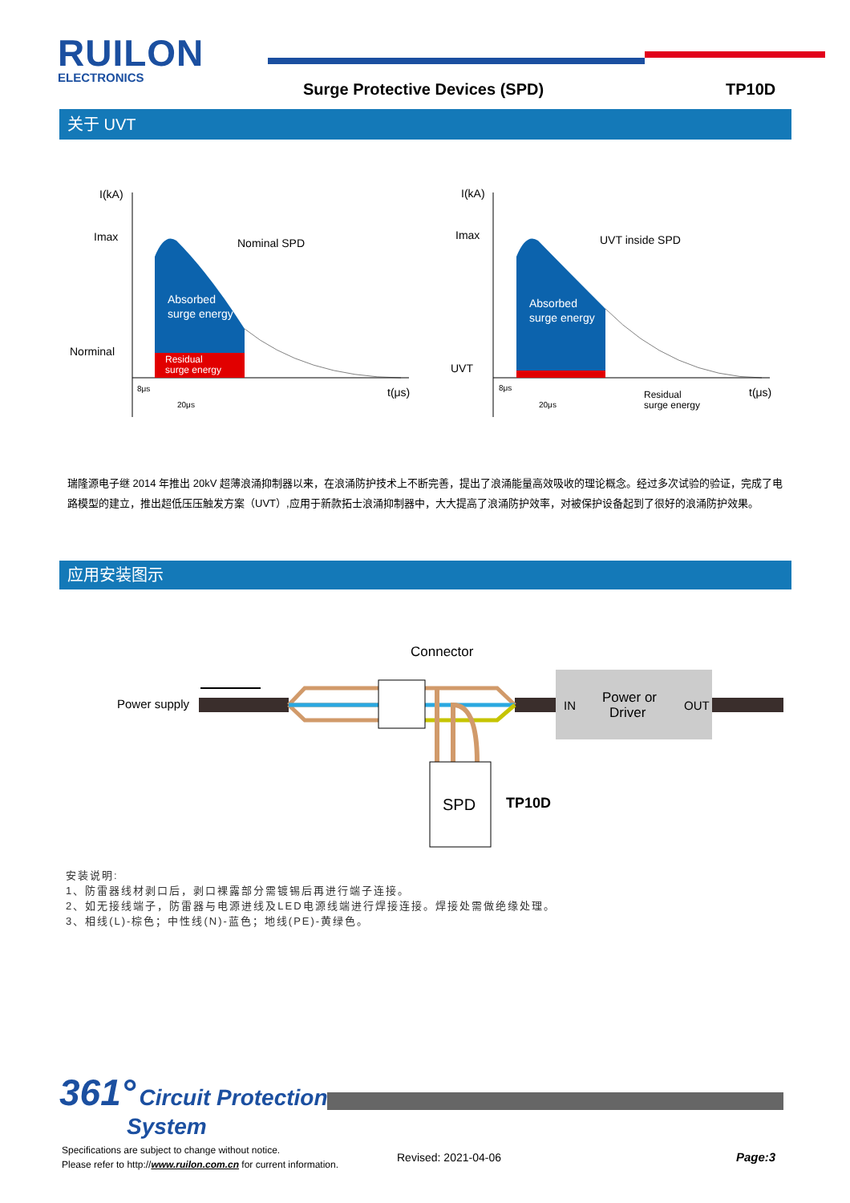RUILON
ELECTRONICS
Surge Protective Devices (SPD) TP10D
关于 UVT
I(kA)
Imax
Nominal SPD
Absorbed
surge energy
Norminal
Residual
surge energy
8μs
20μs
t(μs)
I(kA)
Imax
UVT inside SPD
Absorbed
surge energy
UVT
8μs
20μs
Residual
surge energy
t(μs)
瑞隆源电子继 2014 年推出 20kV 超薄浪涌抑制器以来，在浪涌防护技术上不断完善，提出了浪涌能量高效吸收的理论概念。经过多次试验的验证，完成了电路模型的建立，推出超低压压触发方案（UVT）,应用于新款拓士浪涌抑制器中，大大提高了浪涌防护效率，对被保护设备起到了很好的浪涌防护效果。
应用安装图示
Connector
Power supply
IN
Power or
Driver
OUT
SPD
TP10D
安装说明:
1、防雷器线材剥口后，剥口裸露部分需镀锡后再进行端子连接。
2、如无接线端子，防雷器与电源进线及LED电源线端进行焊接连接。焊接处需做绝缘处理。
3、相线(L)-棕色；中性线(N)-蓝色；地线(PE)-黄绿色。
361° Circuit Protection
System
Specifications are subject to change without notice.
Please refer to http://www.ruilon.com.cn for current information.
Revised: 2021-04-06 Page:3